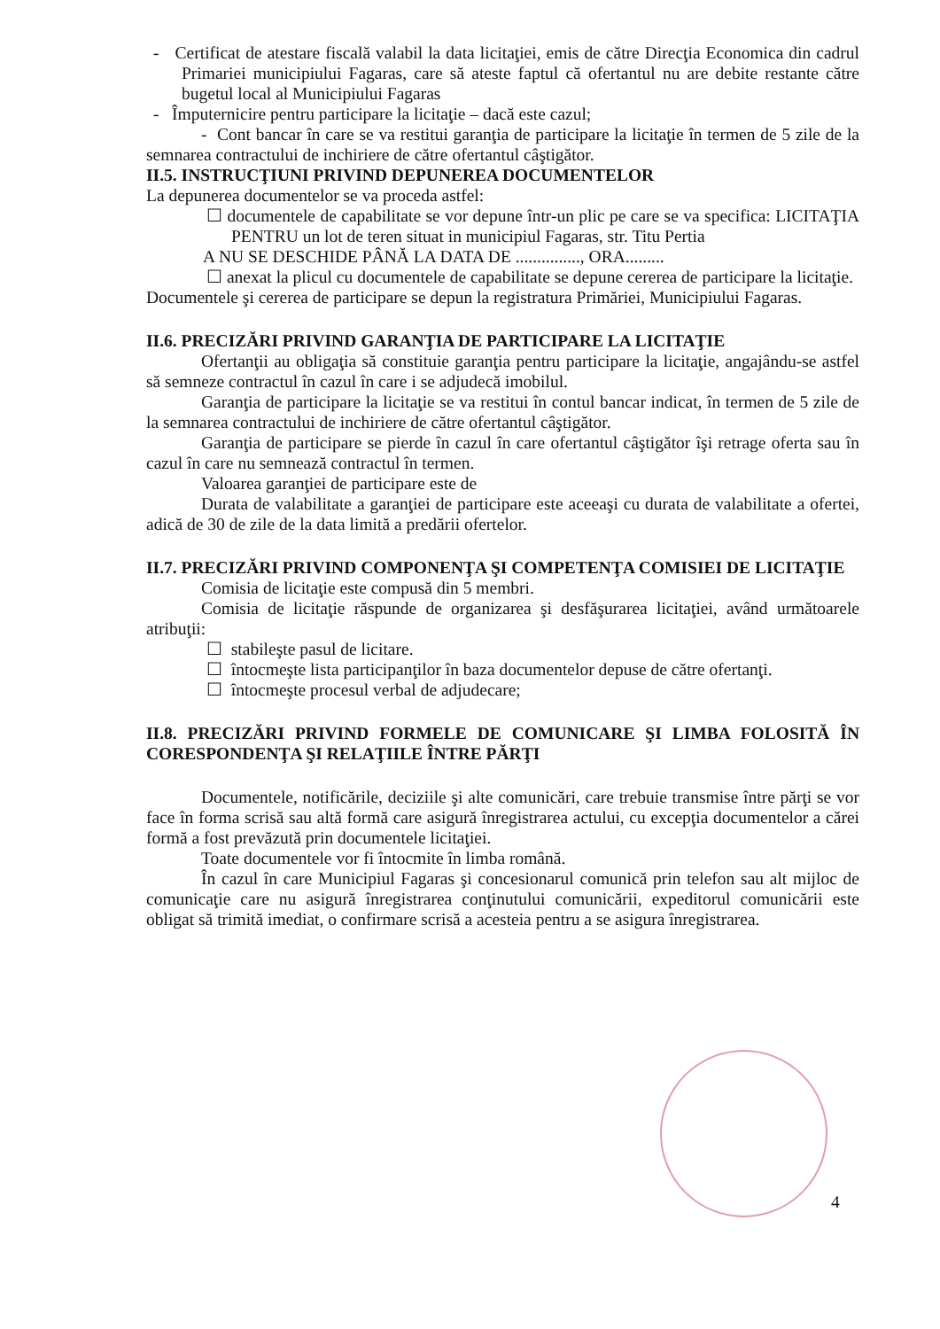- Certificat de atestare fiscală valabil la data licitaţiei, emis de către Direcţia Economica din cadrul Primariei municipiului Fagaras, care să ateste faptul că ofertantul nu are debite restante către bugetul local al Municipiului Fagaras
- Împuternicire pentru participare la licitaţie – dacă este cazul;
- Cont bancar în care se va restitui garanţia de participare la licitaţie în termen de 5 zile de la semnarea contractului de inchiriere de către ofertantul câştigător.
II.5. INSTRUCŢIUNI PRIVIND DEPUNEREA DOCUMENTELOR
La depunerea documentelor se va proceda astfel:
☐ documentele de capabilitate se vor depune într-un plic pe care se va specifica: LICITAŢIA PENTRU un lot de teren situat in municipiul Fagaras, str. Titu Pertia
A NU SE DESCHIDE PÂNĂ LA DATA DE ..............., ORA.........
☐ anexat la plicul cu documentele de capabilitate se depune cererea de participare la licitaţie.
Documentele şi cererea de participare se depun la registratura Primăriei, Municipiului Fagaras.
II.6. PRECIZĂRI PRIVIND GARANŢIA DE PARTICIPARE LA LICITAŢIE
Ofertanţii au obligaţia să constituie garanţia pentru participare la licitaţie, angajându-se astfel să semneze contractul în cazul în care i se adjudecă imobilul.
Garanţia de participare la licitaţie se va restitui în contul bancar indicat, în termen de 5 zile de la semnarea contractului de inchiriere de către ofertantul câştigător.
Garanţia de participare se pierde în cazul în care ofertantul câştigător îşi retrage oferta sau în cazul în care nu semnează contractul în termen.
Valoarea garanţiei de participare este de
Durata de valabilitate a garanţiei de participare este aceeaşi cu durata de valabilitate a ofertei, adică de 30 de zile de la data limită a predării ofertelor.
II.7. PRECIZĂRI PRIVIND COMPONENŢA ŞI COMPETENŢA COMISIEI DE LICITAŢIE
Comisia de licitaţie este compusă din 5 membri.
Comisia de licitaţie răspunde de organizarea şi desfăşurarea licitaţiei, având următoarele atribuţii:
☐ stabileşte pasul de licitare.
☐ întocmeşte lista participanţilor în baza documentelor depuse de către ofertanţi.
☐ întocmeşte procesul verbal de adjudecare;
II.8. PRECIZĂRI PRIVIND FORMELE DE COMUNICARE ŞI LIMBA FOLOSITĂ ÎN CORESPONDENŢA ŞI RELAŢIILE ÎNTRE PĂRŢI
Documentele, notificările, deciziile şi alte comunicări, care trebuie transmise între părţi se vor face în forma scrisă sau altă formă care asigură înregistrarea actului, cu excepţia documentelor a cărei formă a fost prevăzută prin documentele licitaţiei.
Toate documentele vor fi întocmite în limba română.
În cazul în care Municipiul Fagaras şi concesionarul comunică prin telefon sau alt mijloc de comunicaţie care nu asigură înregistrarea conţinutului comunicării, expeditorul comunicării este obligat să trimită imediat, o confirmare scrisă a acesteia pentru a se asigura înregistrarea.
4